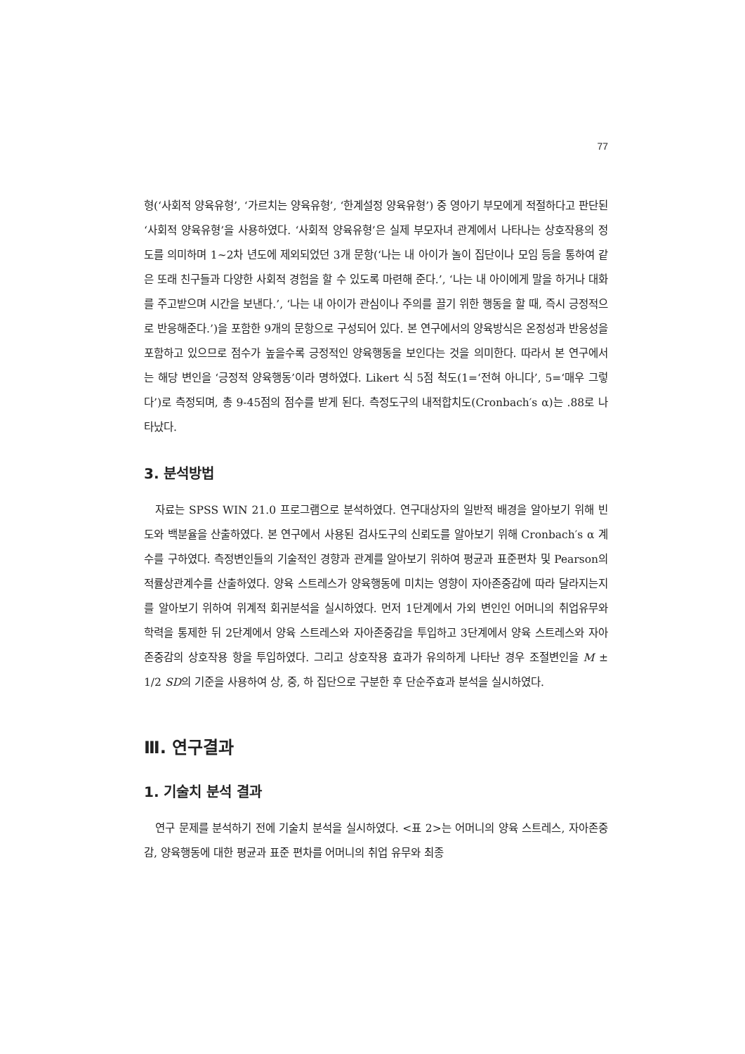77
형(‘사회적 양육유형’, ‘가르치는 양육유형’, ‘한계설정 양육유형’) 중 영아기 부모에게 적절하다고 판단된 ‘사회적 양육유형’을 사용하였다. ‘사회적 양육유형’은 실제 부모자녀 관계에서 나타나는 상호작용의 정도를 의미하며 1~2차 년도에 제외되었던 3개 문항(‘나는 내 아이가 놀이 집단이나 모임 등을 통하여 같은 또래 친구들과 다양한 사회적 경험을 할 수 있도록 마련해 준다.’, ‘나는 내 아이에게 말을 하거나 대화를 주고받으며 시간을 보낸다.’, ‘나는 내 아이가 관심이나 주의를 끌기 위한 행동을 할 때, 즉시 긍정적으로 반응해준다.’)을 포함한 9개의 문항으로 구성되어 있다. 본 연구에서의 양육방식은 온정성과 반응성을 포함하고 있으므로 점수가 높을수록 긍정적인 양육행동을 보인다는 것을 의미한다. 따라서 본 연구에서는 해당 변인을 ‘긍정적 양육행동’이라 명하였다. Likert 식 5점 척도(1=‘전혀 아니다’, 5=‘매우 그렇다’)로 측정되며, 총 9-45점의 점수를 받게 된다. 측정도구의 내적합치도(Cronbach′s α)는 .88로 나타났다.
3. 분석방법
자료는 SPSS WIN 21.0 프로그램으로 분석하였다. 연구대상자의 일반적 배경을 알아보기 위해 빈도와 백분율을 산출하였다. 본 연구에서 사용된 검사도구의 신뢰도를 알아보기 위해 Cronbach′s α 계수를 구하였다. 측정변인들의 기술적인 경향과 관계를 알아보기 위하여 평균과 표준편차 및 Pearson의 적률상관계수를 산출하였다. 양육 스트레스가 양육행동에 미치는 영향이 자아존중감에 따라 달라지는지를 알아보기 위하여 위계적 회귀분석을 실시하였다. 먼저 1단계에서 가외 변인인 어머니의 취업유무와 학력을 통제한 뒤 2단계에서 양육 스트레스와 자아존중감을 투입하고 3단계에서 양육 스트레스와 자아존중감의 상호작용 항을 투입하였다. 그리고 상호작용 효과가 유의하게 나타난 경우 조절변인을 M ± 1/2 SD의 기준을 사용하여 상, 중, 하 집단으로 구분한 후 단순주효과 분석을 실시하였다.
Ⅲ. 연구결과
1. 기술치 분석 결과
연구 문제를 분석하기 전에 기술치 분석을 실시하였다. <표 2>는 어머니의 양육 스트레스, 자아존중감, 양육행동에 대한 평균과 표준 편차를 어머니의 취업 유무와 최종